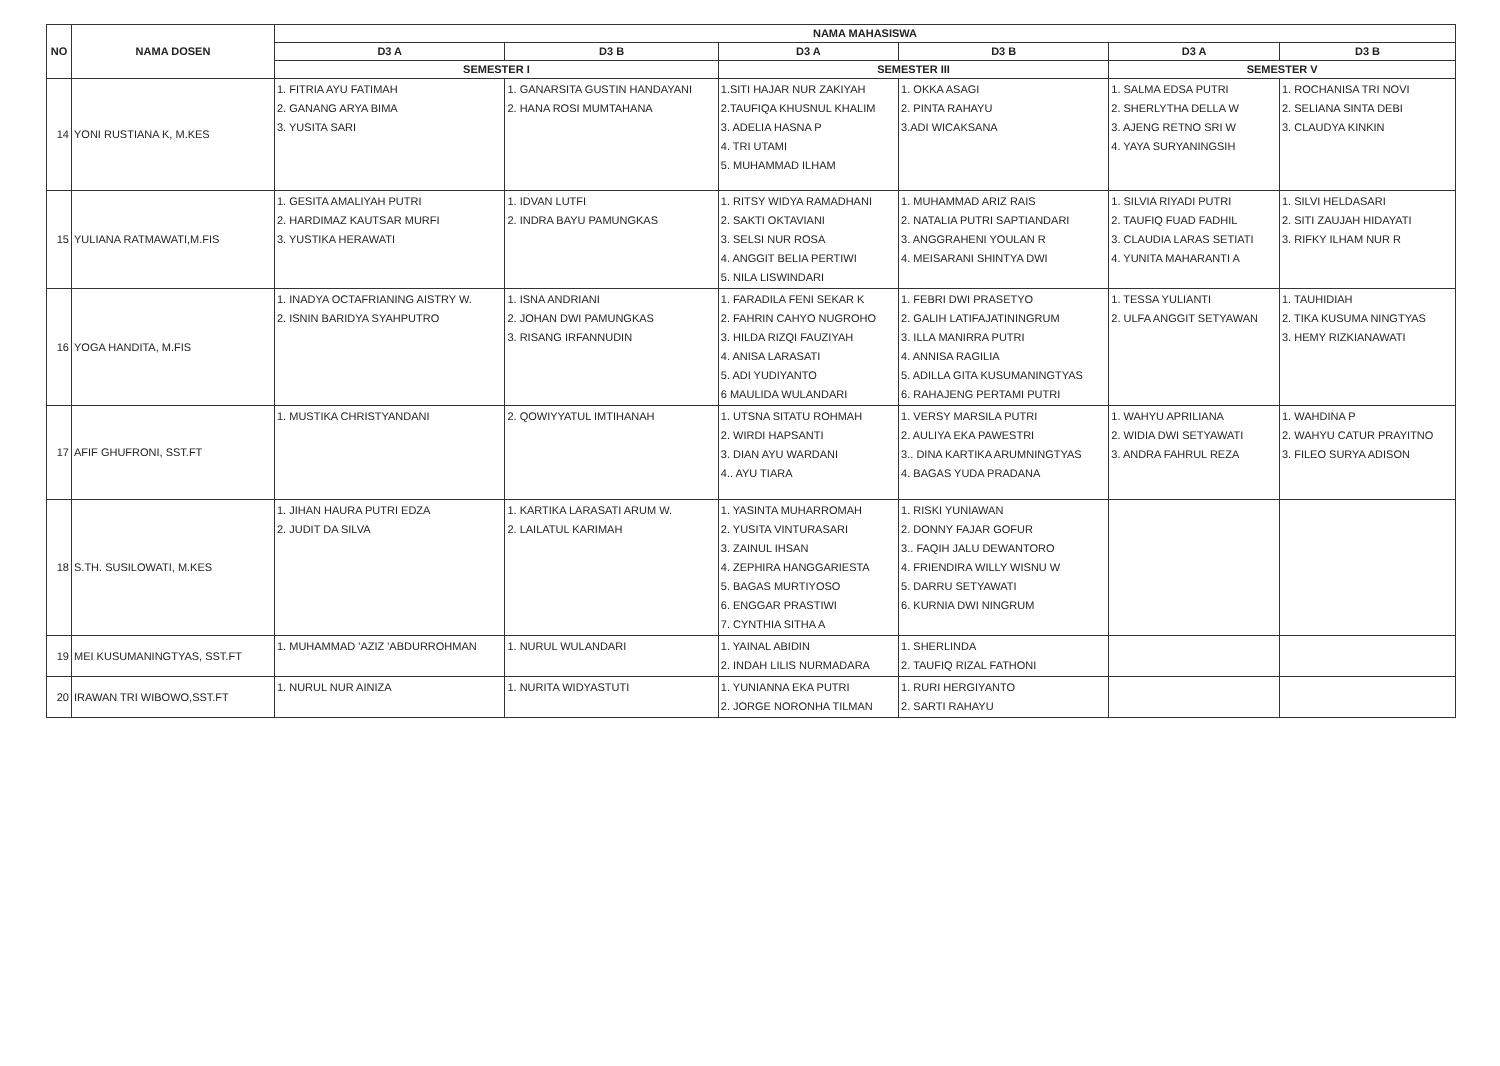| NO | NAMA DOSEN | NAMA MAHASISWA | | | | | |
| --- | --- | --- | --- | --- | --- | --- | --- |
| | | D3 A | D3 B | D3 A | D3 B | D3 A | D3 B |
| | | SEMESTER I | | SEMESTER III | | SEMESTER V | |
| 14 | YONI RUSTIANA K, M.KES | 1. FITRIA AYU FATIMAH 2. GANANG ARYA BIMA 3. YUSITA SARI | 1. GANARSITA GUSTIN HANDAYANI 2. HANA ROSI MUMTAHANA | 1.SITI HAJAR NUR ZAKIYAH 2.TAUFIQA KHUSNUL KHALIM 3. ADELIA HASNA P 4. TRI UTAMI 5. MUHAMMAD ILHAM | 1. OKKA ASAGI 2. PINTA RAHAYU 3.ADI WICAKSANA | 1. SALMA EDSA PUTRI 2. SHERLYTHA DELLA W 3. AJENG RETNO SRI W 4. YAYA SURYANINGSIH | 1. ROCHANISA TRI NOVI 2. SELIANA SINTA DEBI 3. CLAUDYA KINKIN |
| 15 | YULIANA RATMAWATI,M.FIS | 1. GESITA AMALIYAH PUTRI 2. HARDIMAZ KAUTSAR MURFI 3. YUSTIKA HERAWATI | 1. IDVAN LUTFI 2. INDRA BAYU PAMUNGKAS | 1. RITSY WIDYA RAMADHANI 2. SAKTI OKTAVIANI 3. SELSI NUR ROSA 4. ANGGIT BELIA PERTIWI 5. NILA LISWINDARI | 1. MUHAMMAD ARIZ RAIS 2. NATALIA PUTRI SAPTIANDARI 3. ANGGRAHENI YOULAN R 4. MEISARANI SHINTYA DWI | 1. SILVIA RIYADI PUTRI 2. TAUFIQ FUAD FADHIL 3. CLAUDIA LARAS SETIATI 4. YUNITA MAHARANTI A | 1. SILVI HELDASARI 2. SITI ZAUJAH HIDAYATI 3. RIFKY ILHAM NUR R |
| 16 | YOGA HANDITA, M.FIS | 1. INADYA OCTAFRIANING AISTRY W. 2. ISNIN BARIDYA SYAHPUTRO | 1. ISNA ANDRIANI 2. JOHAN DWI PAMUNGKAS 3. RISANG IRFANNUDIN | 1. FARADILA FENI SEKAR K 2. FAHRIN CAHYO NUGROHO 3. HILDA RIZQI FAUZIYAH 4. ANISA LARASATI 5. ADI YUDIYANTO 6 MAULIDA WULANDARI | 1. FEBRI DWI PRASETYO 2. GALIH LATIFAJATININGRUM 3. ILLA MANIRRA PUTRI 4. ANNISA RAGILIA 5. ADILLA GITA KUSUMANINGTYAS 6. RAHAJENG PERTAMI PUTRI | 1. TESSA YULIANTI 2. ULFA ANGGIT SETYAWAN | 1. TAUHIDIAH 2. TIKA KUSUMA NINGTYAS 3. HEMY RIZKIANAWATI |
| 17 | AFIF GHUFRONI, SST.FT | 1. MUSTIKA CHRISTYANDANI | 2. QOWIYYATUL IMTIHANAH | 1. UTSNA SITATU ROHMAH 2. WIRDI HAPSANTI 3. DIAN AYU WARDANI 4.. AYU TIARA | 1. VERSY MARSILA PUTRI 2. AULIYA EKA PAWESTRI 3.. DINA KARTIKA ARUMNINGTYAS 4. BAGAS YUDA PRADANA | 1. WAHYU APRILIANA 2. WIDIA DWI SETYAWATI 3. ANDRA FAHRUL REZA | 1. WAHDINA P 2. WAHYU CATUR PRAYITNO 3. FILEO SURYA ADISON |
| 18 | S.TH. SUSILOWATI, M.KES | 1. JIHAN HAURA PUTRI EDZA 2. JUDIT DA SILVA | 1. KARTIKA LARASATI ARUM W. 2. LAILATUL KARIMAH | 1. YASINTA MUHARROMAH 2. YUSITA VINTURASARI 3. ZAINUL IHSAN 4. ZEPHIRA HANGGARIESTA 5. BAGAS MURTIYOSO 6. ENGGAR PRASTIWI 7. CYNTHIA SITHA A | 1. RISKI YUNIAWAN 2. DONNY FAJAR GOFUR 3.. FAQIH JALU DEWANTORO 4. FRIENDIRA WILLY WISNU W 5. DARRU SETYAWATI 6. KURNIA DWI NINGRUM | | |
| 19 | MEI KUSUMANINGTYAS, SST.FT | 1. MUHAMMAD 'AZIZ 'ABDURROHMAN | 1. NURUL WULANDARI | 1. YAINAL ABIDIN 2. INDAH LILIS NURMADARA | 1. SHERLINDA 2. TAUFIQ RIZAL FATHONI | | |
| 20 | IRAWAN TRI WIBOWO,SST.FT | 1. NURUL NUR AINIZA | 1. NURITA WIDYASTUTI | 1. YUNIANNA EKA PUTRI 2. JORGE NORONHA TILMAN | 1. RURI HERGIYANTO 2. SARTI RAHAYU | | |